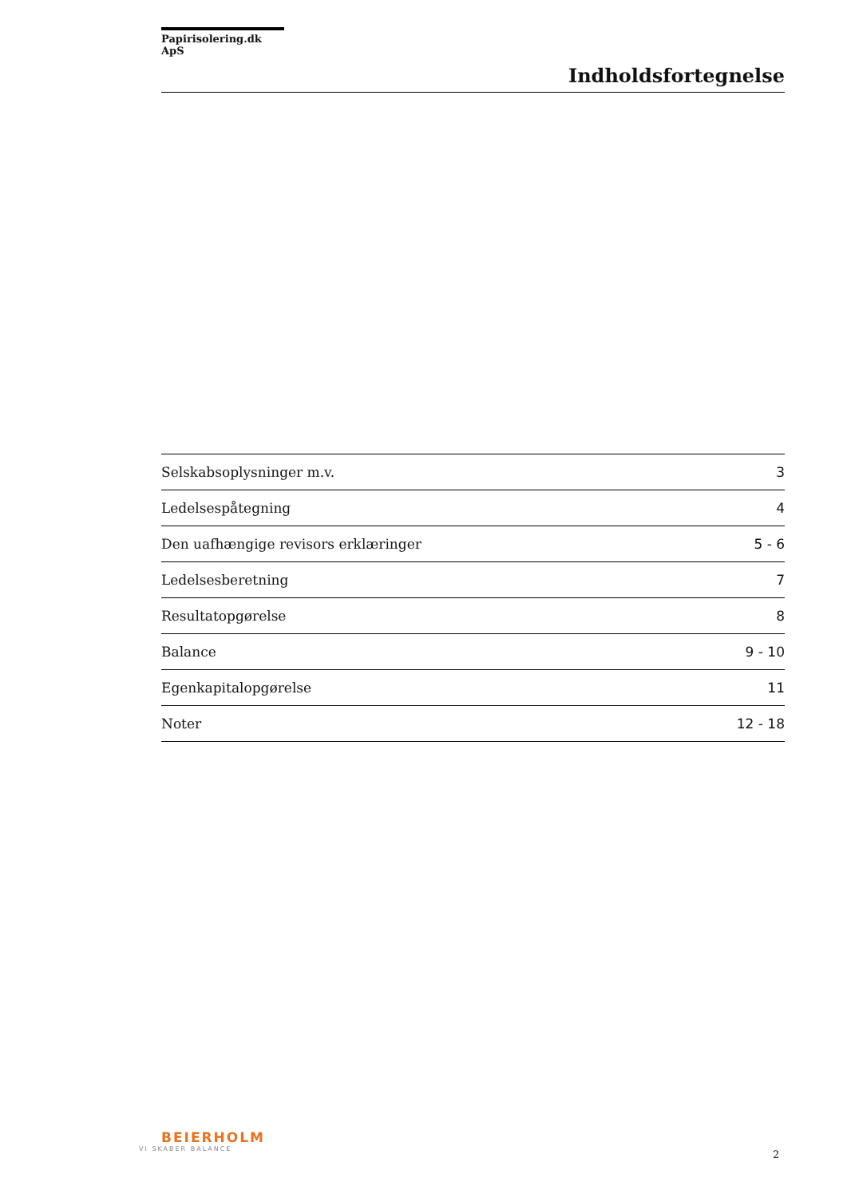Papirisolering.dk ApS
Indholdsfortegnelse
| Selskabsoplysninger m.v. | 3 |
| Ledelsespåtegning | 4 |
| Den uafhængige revisors erklæringer | 5 - 6 |
| Ledelsesberetning | 7 |
| Resultatopgørelse | 8 |
| Balance | 9 - 10 |
| Egenkapitalopgørelse | 11 |
| Noter | 12 - 18 |
BEIERHOLM
VI SKABER BALANCE
2